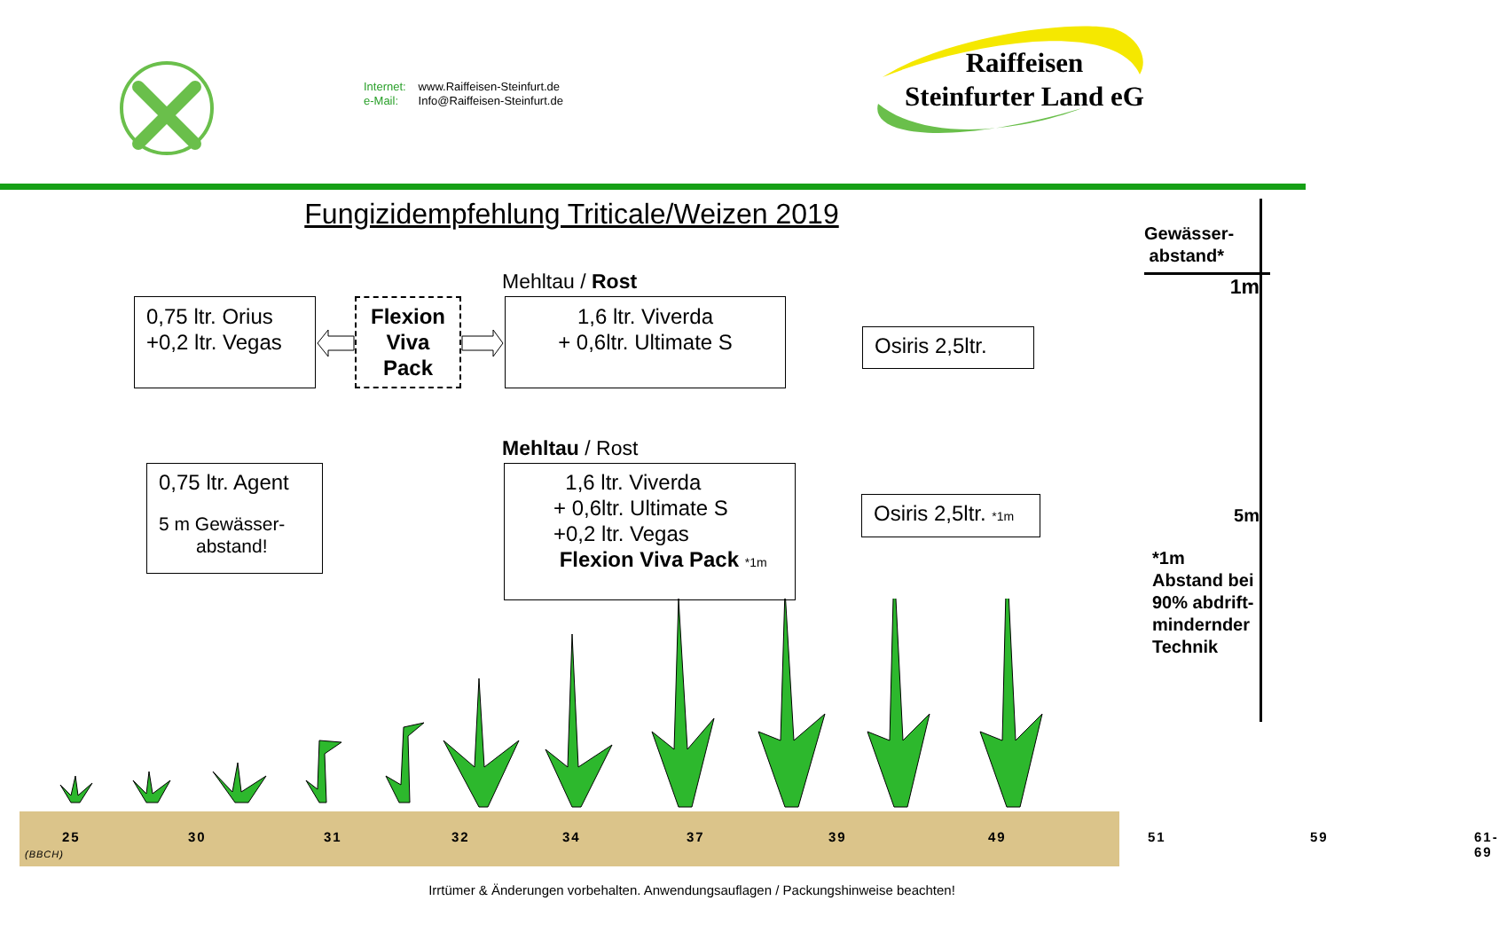Internet: www.Raiffeisen-Steinfurt.de
e-Mail: Info@Raiffeisen-Steinfurt.de
Raiffeisen
Steinfurter Land eG
Fungizidempfehlung Triticale/Weizen 2019
Mehltau / Rost
0,75 ltr. Orius
+0,2 ltr. Vegas
Flexion
Viva
Pack
1,6 ltr. Viverda
+ 0,6ltr. Ultimate S
Osiris 2,5ltr.
Mehltau / Rost
0,75 ltr. Agent
5 m Gewässer-
abstand!
1,6 ltr. Viverda
+ 0,6ltr. Ultimate S
+0,2 ltr. Vegas
Flexion Viva Pack *1m
Osiris 2,5ltr. *1m
25 30 31 32 34 37 39 49 51 59 61-69
(BBCH)
Irrtümer & Änderungen vorbehalten. Anwendungsauflagen / Packungshinweise beachten!
Gewässer-
abstand*
1m
5m
*1m
Abstand bei
90% abdrift-
mindernder
Technik